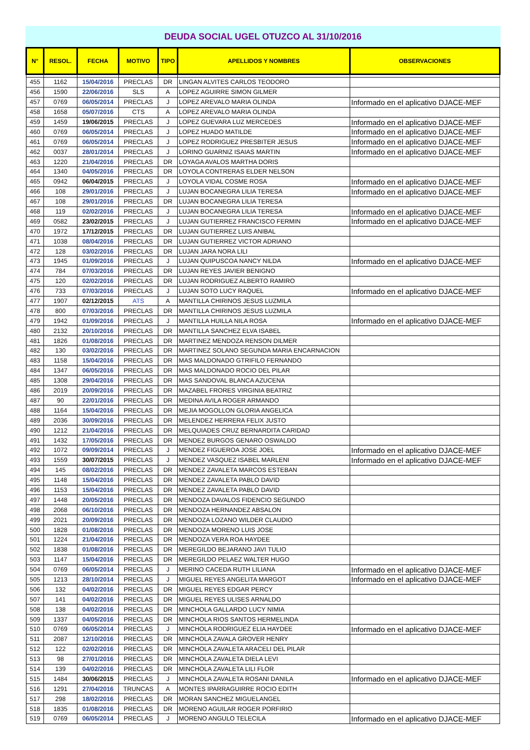DEUDA SOCIAL UGEL OTUZCO AL 31/10/2016
| N° | RESOL. | FECHA | MOTIVO | TIPO | APELLIDOS Y NOMBRES | OBSERVACIONES |
| --- | --- | --- | --- | --- | --- | --- |
| 455 | 1162 | 15/04/2016 | PRECLAS | DR | LINGAN ALVITES CARLOS TEODORO | |
| 456 | 1590 | 22/06/2016 | SLS | A | LOPEZ AGUIRRE SIMON GILMER | |
| 457 | 0769 | 06/05/2014 | PRECLAS | J | LOPEZ AREVALO MARIA OLINDA | Informado en el aplicativo DJACE-MEF |
| 458 | 1658 | 05/07/2016 | CTS | A | LOPEZ AREVALO MARIA OLINDA | |
| 459 | 1459 | 19/06/2015 | PRECLAS | J | LOPEZ GUEVARA LUZ MERCEDES | Informado en el aplicativo DJACE-MEF |
| 460 | 0769 | 06/05/2014 | PRECLAS | J | LOPEZ HUADO MATILDE | Informado en el aplicativo DJACE-MEF |
| 461 | 0769 | 06/05/2014 | PRECLAS | J | LOPEZ RODRIGUEZ PRESBITER JESUS | Informado en el aplicativo DJACE-MEF |
| 462 | 0037 | 28/01/2014 | PRECLAS | J | LORINO GUARNIZ ISAIAS MARTIN | Informado en el aplicativo DJACE-MEF |
| 463 | 1220 | 21/04/2016 | PRECLAS | DR | LOYAGA AVALOS MARTHA DORIS | |
| 464 | 1340 | 04/05/2016 | PRECLAS | DR | LOYOLA CONTRERAS ELDER NELSON | |
| 465 | 0942 | 06/04/2015 | PRECLAS | J | LOYOLA VIDAL COSME ROSA | Informado en el aplicativo DJACE-MEF |
| 466 | 108 | 29/01/2016 | PRECLAS | J | LUJAN BOCANEGRA LILIA TERESA | Informado en el aplicativo DJACE-MEF |
| 467 | 108 | 29/01/2016 | PRECLAS | DR | LUJAN BOCANEGRA LILIA TERESA | |
| 468 | 119 | 02/02/2016 | PRECLAS | J | LUJAN BOCANEGRA LILIA TERESA | Informado en el aplicativo DJACE-MEF |
| 469 | 0582 | 23/02/2015 | PRECLAS | J | LUJAN GUTIERREZ FRANCISCO FERMIN | Informado en el aplicativo DJACE-MEF |
| 470 | 1972 | 17/12/2015 | PRECLAS | DR | LUJAN GUTIERREZ LUIS ANIBAL | |
| 471 | 1038 | 08/04/2016 | PRECLAS | DR | LUJAN GUTIERREZ VICTOR ADRIANO | |
| 472 | 128 | 03/02/2016 | PRECLAS | DR | LUJAN JARA NORA LILI | |
| 473 | 1945 | 01/09/2016 | PRECLAS | J | LUJAN QUIPUSCOA NANCY NILDA | Informado en el aplicativo DJACE-MEF |
| 474 | 784 | 07/03/2016 | PRECLAS | DR | LUJAN REYES JAVIER BENIGNO | |
| 475 | 120 | 02/02/2016 | PRECLAS | DR | LUJAN RODRIGUEZ ALBERTO RAMIRO | |
| 476 | 733 | 07/03/2016 | PRECLAS | J | LUJAN SOTO LUCY RAQUEL | Informado en el aplicativo DJACE-MEF |
| 477 | 1907 | 02/12/2015 | ATS | A | MANTILLA CHIRINOS JESUS LUZMILA | |
| 478 | 800 | 07/03/2016 | PRECLAS | DR | MANTILLA CHIRINOS JESUS LUZMILA | |
| 479 | 1942 | 01/09/2016 | PRECLAS | J | MANTILLA HUILLA NILA ROSA | Informado en el aplicativo DJACE-MEF |
| 480 | 2132 | 20/10/2016 | PRECLAS | DR | MANTILLA SANCHEZ ELVA ISABEL | |
| 481 | 1826 | 01/08/2016 | PRECLAS | DR | MARTINEZ MENDOZA RENSON DILMER | |
| 482 | 130 | 03/02/2016 | PRECLAS | DR | MARTINEZ SOLANO SEGUNDA MARIA ENCARNACION | |
| 483 | 1158 | 15/04/2016 | PRECLAS | DR | MAS MALDONADO GTRIFILO FERNANDO | |
| 484 | 1347 | 06/05/2016 | PRECLAS | DR | MAS MALDONADO ROCIO DEL PILAR | |
| 485 | 1308 | 29/04/2016 | PRECLAS | DR | MAS SANDOVAL BLANCA AZUCENA | |
| 486 | 2019 | 20/09/2016 | PRECLAS | DR | MAZABEL FRORES VIRGINIA BEATRIZ | |
| 487 | 90 | 22/01/2016 | PRECLAS | DR | MEDINA AVILA ROGER ARMANDO | |
| 488 | 1164 | 15/04/2016 | PRECLAS | DR | MEJIA MOGOLLON GLORIA ANGELICA | |
| 489 | 2036 | 30/09/2016 | PRECLAS | DR | MELENDEZ HERRERA FELIX JUSTO | |
| 490 | 1212 | 21/04/2016 | PRECLAS | DR | MELQUIADES CRUZ BERNARDITA CARIDAD | |
| 491 | 1432 | 17/05/2016 | PRECLAS | DR | MENDEZ BURGOS GENARO OSWALDO | |
| 492 | 1072 | 09/09/2014 | PRECLAS | J | MENDEZ FIGUEROA JOSE JOEL | Informado en el aplicativo DJACE-MEF |
| 493 | 1559 | 30/07/2015 | PRECLAS | J | MENDEZ VASQUEZ ISABEL MARLENI | Informado en el aplicativo DJACE-MEF |
| 494 | 145 | 08/02/2016 | PRECLAS | DR | MENDEZ ZAVALETA MARCOS ESTEBAN | |
| 495 | 1148 | 15/04/2016 | PRECLAS | DR | MENDEZ ZAVALETA PABLO DAVID | |
| 496 | 1153 | 15/04/2016 | PRECLAS | DR | MENDEZ ZAVALETA PABLO DAVID | |
| 497 | 1448 | 20/05/2016 | PRECLAS | DR | MENDOZA DAVALOS FIDENCIO SEGUNDO | |
| 498 | 2068 | 06/10/2016 | PRECLAS | DR | MENDOZA HERNANDEZ ABSALON | |
| 499 | 2021 | 20/09/2016 | PRECLAS | DR | MENDOZA LOZANO WILDER CLAUDIO | |
| 500 | 1828 | 01/08/2016 | PRECLAS | DR | MENDOZA MORENO LUIS JOSE | |
| 501 | 1224 | 21/04/2016 | PRECLAS | DR | MENDOZA VERA ROA HAYDEE | |
| 502 | 1838 | 01/08/2016 | PRECLAS | DR | MEREGILDO BEJARANO JAVI TULIO | |
| 503 | 1147 | 15/04/2016 | PRECLAS | DR | MEREGILDO PELAEZ WALTER HUGO | |
| 504 | 0769 | 06/05/2014 | PRECLAS | J | MERINO CACEDA RUTH LILIANA | Informado en el aplicativo DJACE-MEF |
| 505 | 1213 | 28/10/2014 | PRECLAS | J | MIGUEL REYES ANGELITA MARGOT | Informado en el aplicativo DJACE-MEF |
| 506 | 132 | 04/02/2016 | PRECLAS | DR | MIGUEL REYES EDGAR PERCY | |
| 507 | 141 | 04/02/2016 | PRECLAS | DR | MIGUEL REYES ULISES ARNALDO | |
| 508 | 138 | 04/02/2016 | PRECLAS | DR | MINCHOLA GALLARDO LUCY NIMIA | |
| 509 | 1337 | 04/05/2016 | PRECLAS | DR | MINCHOLA RIOS SANTOS HERMELINDA | |
| 510 | 0769 | 06/05/2014 | PRECLAS | J | MINCHOLA RODRIGUEZ ELIA HAYDEE | Informado en el aplicativo DJACE-MEF |
| 511 | 2087 | 12/10/2016 | PRECLAS | DR | MINCHOLA ZAVALA GROVER HENRY | |
| 512 | 122 | 02/02/2016 | PRECLAS | DR | MINCHOLA ZAVALETA ARACELI DEL PILAR | |
| 513 | 98 | 27/01/2016 | PRECLAS | DR | MINCHOLA ZAVALETA DIELA LEVI | |
| 514 | 139 | 04/02/2016 | PRECLAS | DR | MINCHOLA ZAVALETA LILI FLOR | |
| 515 | 1484 | 30/06/2015 | PRECLAS | J | MINCHOLA ZAVALETA ROSANI DANILA | Informado en el aplicativo DJACE-MEF |
| 516 | 1291 | 27/04/2016 | TRUNCAS | A | MONTES IPARRAGUIRRE ROCIO EDITH | |
| 517 | 298 | 18/02/2016 | PRECLAS | DR | MORAN SANCHEZ MIGUELANGEL | |
| 518 | 1835 | 01/08/2016 | PRECLAS | DR | MORENO AGUILAR ROGER PORFIRIO | |
| 519 | 0769 | 06/05/2014 | PRECLAS | J | MORENO ANGULO TELECILA | Informado en el aplicativo DJACE-MEF |